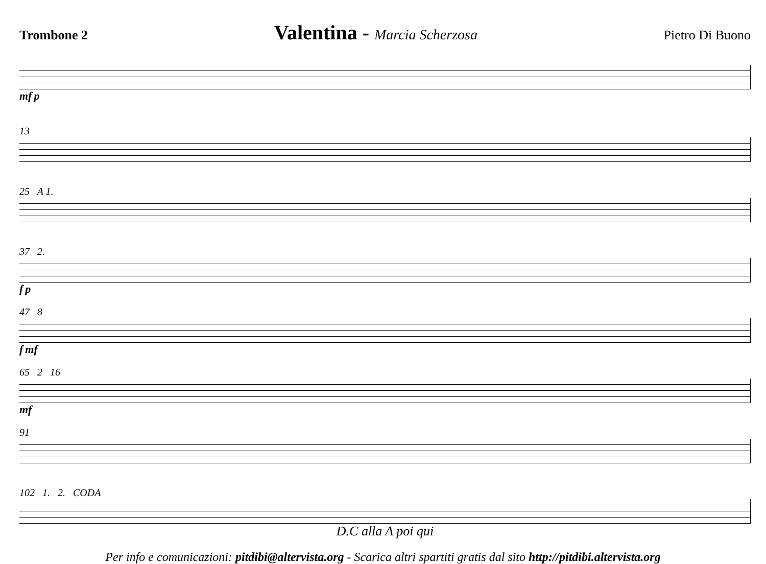Trombone 2 Valentina - Marcia Scherzosa Pietro Di Buono
mf p
13
25 A 1.
37 2.
f p
47 8
f mf
65 2 16
mf
91
102 1. 2. CODA
D.C alla A poi qui
Per info e comunicazioni: pitdibi@altervista.org - Scarica altri spartiti gratis dal sito http://pitdibi.altervista.org